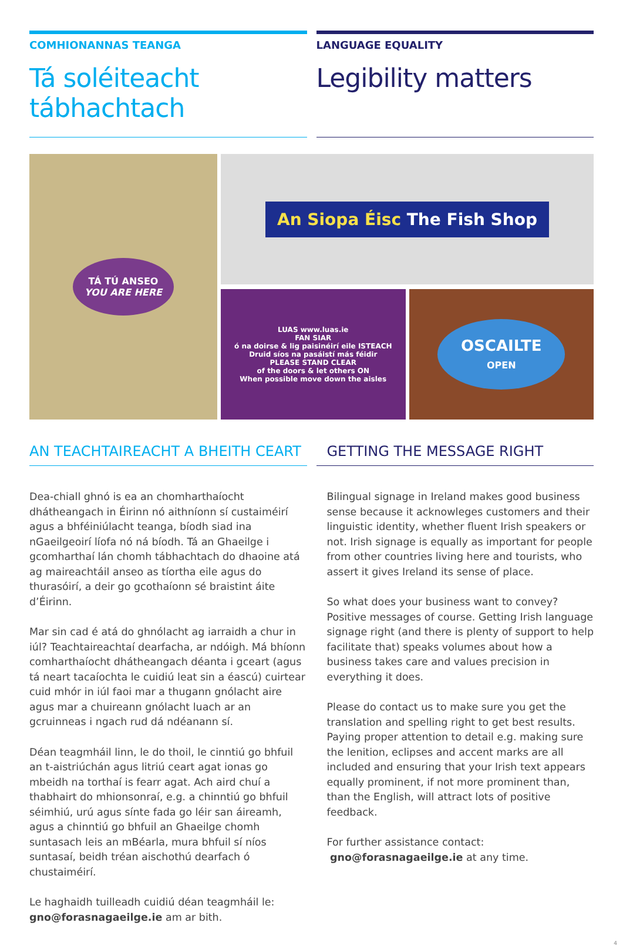COMHIONANNAS TEANGA
Tá soléiteacht tábhachtach
LANGUAGE EQUALITY
Legibility matters
TÁ TÚ ANSEO
YOU ARE HERE
An Siopa Éisc The Fish Shop
LUAS www.luas.ie
FAN SIAR
ó na doirse & lig paisinéirí eile ISTEACH
Druid síos na pasáistí más féidir
PLEASE STAND CLEAR
of the doors & let others ON
When possible move down the aisles
OSCAILTE
OPEN
AN TEACHTAIREACHT A BHEITH CEART
Dea-chiall ghnó is ea an chomharthaíocht dhátheangach in Éirinn nó aithníonn sí custaiméirí agus a bhféiniúlacht teanga, bíodh siad ina nGaeilgeoirí líofa nó ná bíodh. Tá an Ghaeilge i gcomharthaí lán chomh tábhachtach do dhaoine atá ag maireachtáil anseo as tíortha eile agus do thurasóirí, a deir go gcothaíonn sé braistint áite d’Éirinn.
Mar sin cad é atá do ghnólacht ag iarraidh a chur in iúl? Teachtaireachtaí dearfacha, ar ndóigh. Má bhíonn comharthaíocht dhátheangach déanta i gceart (agus tá neart tacaíochta le cuidiú leat sin a éascú) cuirtear cuid mhór in iúl faoi mar a thugann gnólacht aire agus mar a chuireann gnólacht luach ar an gcruinneas i ngach rud dá ndéanann sí.
Déan teagmháil linn, le do thoil, le cinntiú go bhfuil an t-aistriúchán agus litriú ceart agat ionas go mbeidh na torthaí is fearr agat. Ach aird chuí a thabhairt do mhionsonraí, e.g. a chinntiú go bhfuil séimhiú, urú agus sínte fada go léir san áireamh, agus a chinntiú go bhfuil an Ghaeilge chomh suntasach leis an mBéarla, mura bhfuil sí níos suntasaí, beidh tréan aischothú dearfach ó chustaiméirí.
Le haghaidh tuilleadh cuidiú déan teagmháil le:
gno@forasnagaeilge.ie am ar bith.
GETTING THE MESSAGE RIGHT
Bilingual signage in Ireland makes good business sense because it acknowleges customers and their linguistic identity, whether fluent Irish speakers or not. Irish signage is equally as important for people from other countries living here and tourists, who assert it gives Ireland its sense of place.
So what does your business want to convey? Positive messages of course. Getting Irish language signage right (and there is plenty of support to help facilitate that) speaks volumes about how a business takes care and values precision in everything it does.
Please do contact us to make sure you get the translation and spelling right to get best results. Paying proper attention to detail e.g. making sure the lenition, eclipses and accent marks are all included and ensuring that your Irish text appears equally prominent, if not more prominent than, than the English, will attract lots of positive feedback.
For further assistance contact:
gno@forasnagaeilge.ie at any time.
4